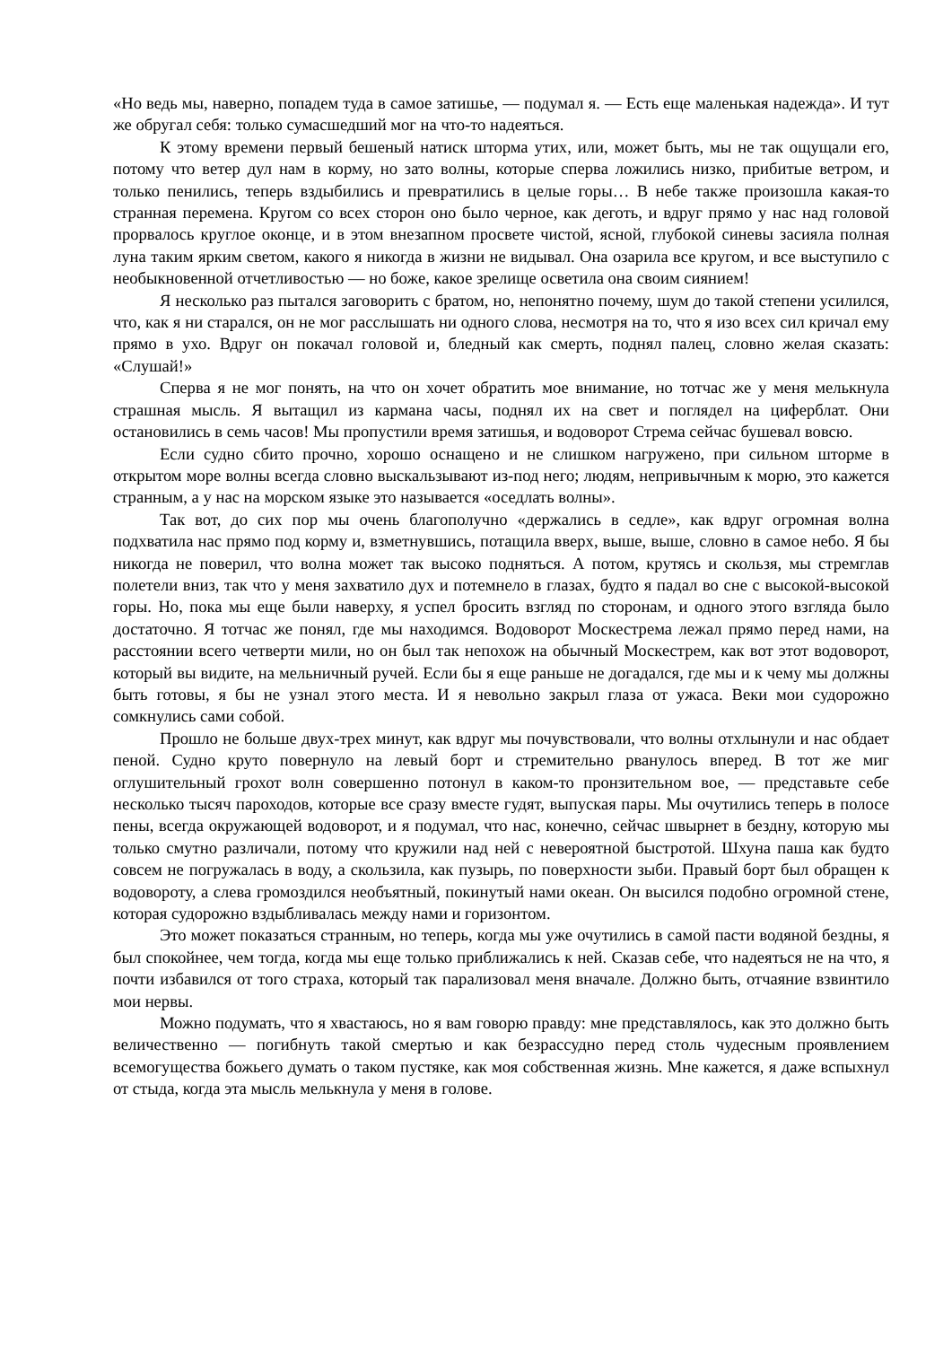«Но ведь мы, наверно, попадем туда в самое затишье, — подумал я. — Есть еще маленькая надежда». И тут же обругал себя: только сумасшедший мог на что-то надеяться.
К этому времени первый бешеный натиск шторма утих, или, может быть, мы не так ощущали его, потому что ветер дул нам в корму, но зато волны, которые сперва ложились низко, прибитые ветром, и только пенились, теперь вздыбились и превратились в целые горы… В небе также произошла какая-то странная перемена. Кругом со всех сторон оно было черное, как деготь, и вдруг прямо у нас над головой прорвалось круглое оконце, и в этом внезапном просвете чистой, ясной, глубокой синевы засияла полная луна таким ярким светом, какого я никогда в жизни не видывал. Она озарила все кругом, и все выступило с необыкновенной отчетливостью — но боже, какое зрелище осветила она своим сиянием!
Я несколько раз пытался заговорить с братом, но, непонятно почему, шум до такой степени усилился, что, как я ни старался, он не мог расслышать ни одного слова, несмотря на то, что я изо всех сил кричал ему прямо в ухо. Вдруг он покачал головой и, бледный как смерть, поднял палец, словно желая сказать: «Слушай!»
Сперва я не мог понять, на что он хочет обратить мое внимание, но тотчас же у меня мелькнула страшная мысль. Я вытащил из кармана часы, поднял их на свет и поглядел на циферблат. Они остановились в семь часов! Мы пропустили время затишья, и водоворот Стрема сейчас бушевал вовсю.
Если судно сбито прочно, хорошо оснащено и не слишком нагружено, при сильном шторме в открытом море волны всегда словно выскальзывают из-под него; людям, непривычным к морю, это кажется странным, а у нас на морском языке это называется «оседлать волны».
Так вот, до сих пор мы очень благополучно «держались в седле», как вдруг огромная волна подхватила нас прямо под корму и, взметнувшись, потащила вверх, выше, выше, словно в самое небо. Я бы никогда не поверил, что волна может так высоко подняться. А потом, крутясь и скользя, мы стремглав полетели вниз, так что у меня захватило дух и потемнело в глазах, будто я падал во сне с высокой-высокой горы. Но, пока мы еще были наверху, я успел бросить взгляд по сторонам, и одного этого взгляда было достаточно. Я тотчас же понял, где мы находимся. Водоворот Москестрема лежал прямо перед нами, на расстоянии всего четверти мили, но он был так непохож на обычный Москестрем, как вот этот водоворот, который вы видите, на мельничный ручей. Если бы я еще раньше не догадался, где мы и к чему мы должны быть готовы, я бы не узнал этого места. И я невольно закрыл глаза от ужаса. Веки мои судорожно сомкнулись сами собой.
Прошло не больше двух-трех минут, как вдруг мы почувствовали, что волны отхлынули и нас обдает пеной. Судно круто повернуло на левый борт и стремительно рванулось вперед. В тот же миг оглушительный грохот волн совершенно потонул в каком-то пронзительном вое, — представьте себе несколько тысяч пароходов, которые все сразу вместе гудят, выпуская пары. Мы очутились теперь в полосе пены, всегда окружающей водоворот, и я подумал, что нас, конечно, сейчас швырнет в бездну, которую мы только смутно различали, потому что кружили над ней с невероятной быстротой. Шхуна паша как будто совсем не погружалась в воду, а скользила, как пузырь, по поверхности зыби. Правый борт был обращен к водовороту, а слева громоздился необъятный, покинутый нами океан. Он высился подобно огромной стене, которая судорожно вздыбливалась между нами и горизонтом.
Это может показаться странным, но теперь, когда мы уже очутились в самой пасти водяной бездны, я был спокойнее, чем тогда, когда мы еще только приближались к ней. Сказав себе, что надеяться не на что, я почти избавился от того страха, который так парализовал меня вначале. Должно быть, отчаяние взвинтило мои нервы.
Можно подумать, что я хвастаюсь, но я вам говорю правду: мне представлялось, как это должно быть величественно — погибнуть такой смертью и как безрассудно перед столь чудесным проявлением всемогущества божьего думать о таком пустяке, как моя собственная жизнь. Мне кажется, я даже вспыхнул от стыда, когда эта мысль мелькнула у меня в голове.